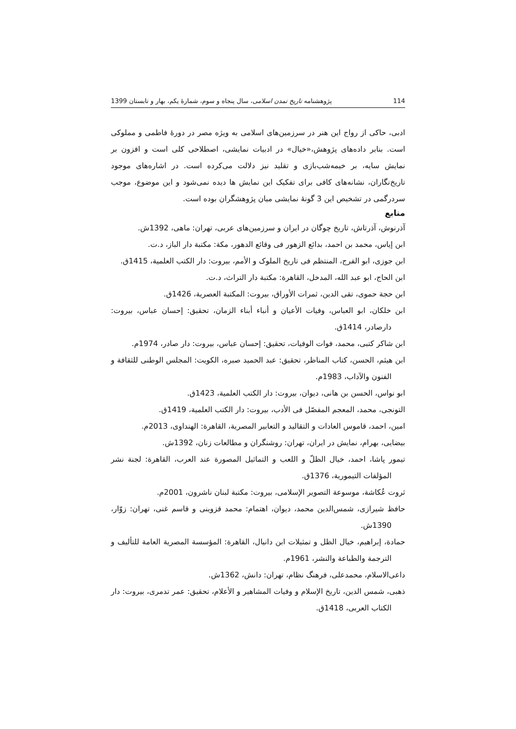114 پژوهشنامه تاریخ تمدن اسلامی، سال پنجاه و سوم، شمارهٔ یکم، بهار و تابستان 1399
ادبی، حاکی از رواج این هنر در سرزمین‌های اسلامی به ویژه مصر در دورهٔ فاطمی و مملوکی است. بنابر داده‌های پژوهش،«خیال» در ادبیات نمایشی، اصطلاحی کلی است و افزون بر نمایش سایه، بر خیمه‌شب‌بازی و تقلید نیز دلالت می‌کرده است. در اشاره‌های موجود تاریخ‌نگاران، نشانه‌های کافی برای تفکیک این نمایش ها دیده نمی‌شود و این موضوع، موجب سردرگمی در تشخیص این 3 گونهٔ نمایشی میان پژوهشگران بوده است.
منابع
آذرنوش، آذرتاش، تاریخ چوگان در ایران و سرزمین‌های عربی، تهران: ماهی، 1392ش.
ابن إیاس، محمد بن احمد، بدائع الزهور فی وقائع الدهور، مکة: مکتبة دار الباز، د.ت.
ابن جوزی، ابو الفرج، المنتظم فی تاریخ الملوک و الأمم، بیروت: دار الکتب العلمیة، 1415ق.
ابن الحاج، ابو عبد الله، المدخل، القاهرة: مکتبة دار التراث، د.ت.
ابن حجة حموی، تقی الدین، ثمرات الأوراق، بیروت: المکتبة العصریة، 1426ق.
ابن خلکان، ابو العباس، وفیات الأعیان و أنباء أبناء الزمان، تحقیق: إحسان عباس، بیروت: دارصادر، 1414ق.
ابن شاکر کتبی، محمد، فوات الوفیات، تحقیق: إحسان عباس، بیروت: دار صادر، 1974م.
ابن هیثم، الحسن، کتاب المناظر، تحقیق: عبد الحمید صبره، الکویت: المجلس الوطنی للثقافة و الفنون والآداب، 1983م.
ابو نواس، الحسن بن هانی، دیوان، بیروت: دار الکتب العلمیة، 1423ق.
التونجی، محمد، المعجم المفصّل فی الأدب، بیروت: دار الکتب العلمیة، 1419ق.
امین، احمد، قاموس العادات و التقالید و التعابیر المصریة، القاهرة: الهنداوی، 2013م.
بیضایی، بهرام، نمایش در ایران، تهران: روشنگران و مطالعات زنان، 1392ش.
تیمور پاشا، احمد، خیال الظلّ و اللعب و التماثیل المصورة عند العرب، القاهرة: لجنة نشر المؤلفات التیموریة، 1376ق.
ثروت عُکاشة، موسوعة التصویر الإسلامی، بیروت: مکتبة لبنان ناشرون، 2001م.
حافظ شیرازی، شمس‌الدین محمد، دیوان، اهتمام: محمد قزوینی و قاسم غنی، تهران: زوّار، 1390ش.
حمادة، إبراهیم، خیال الظل و تمثیلات ابن دانیال، القاهرة: المؤسسة المصریة العامة للتألیف و الترجمة والطباعة والنشر، 1961م.
داعی‌الاسلام، محمدعلی، فرهنگ نظام، تهران: دانش، 1362ش.
ذهبی، شمس الدین، تاریخ الإسلام و وفیات المشاهیر و الأعلام، تحقیق: عمر تدمری، بیروت: دار الکتاب العربی، 1418ق.